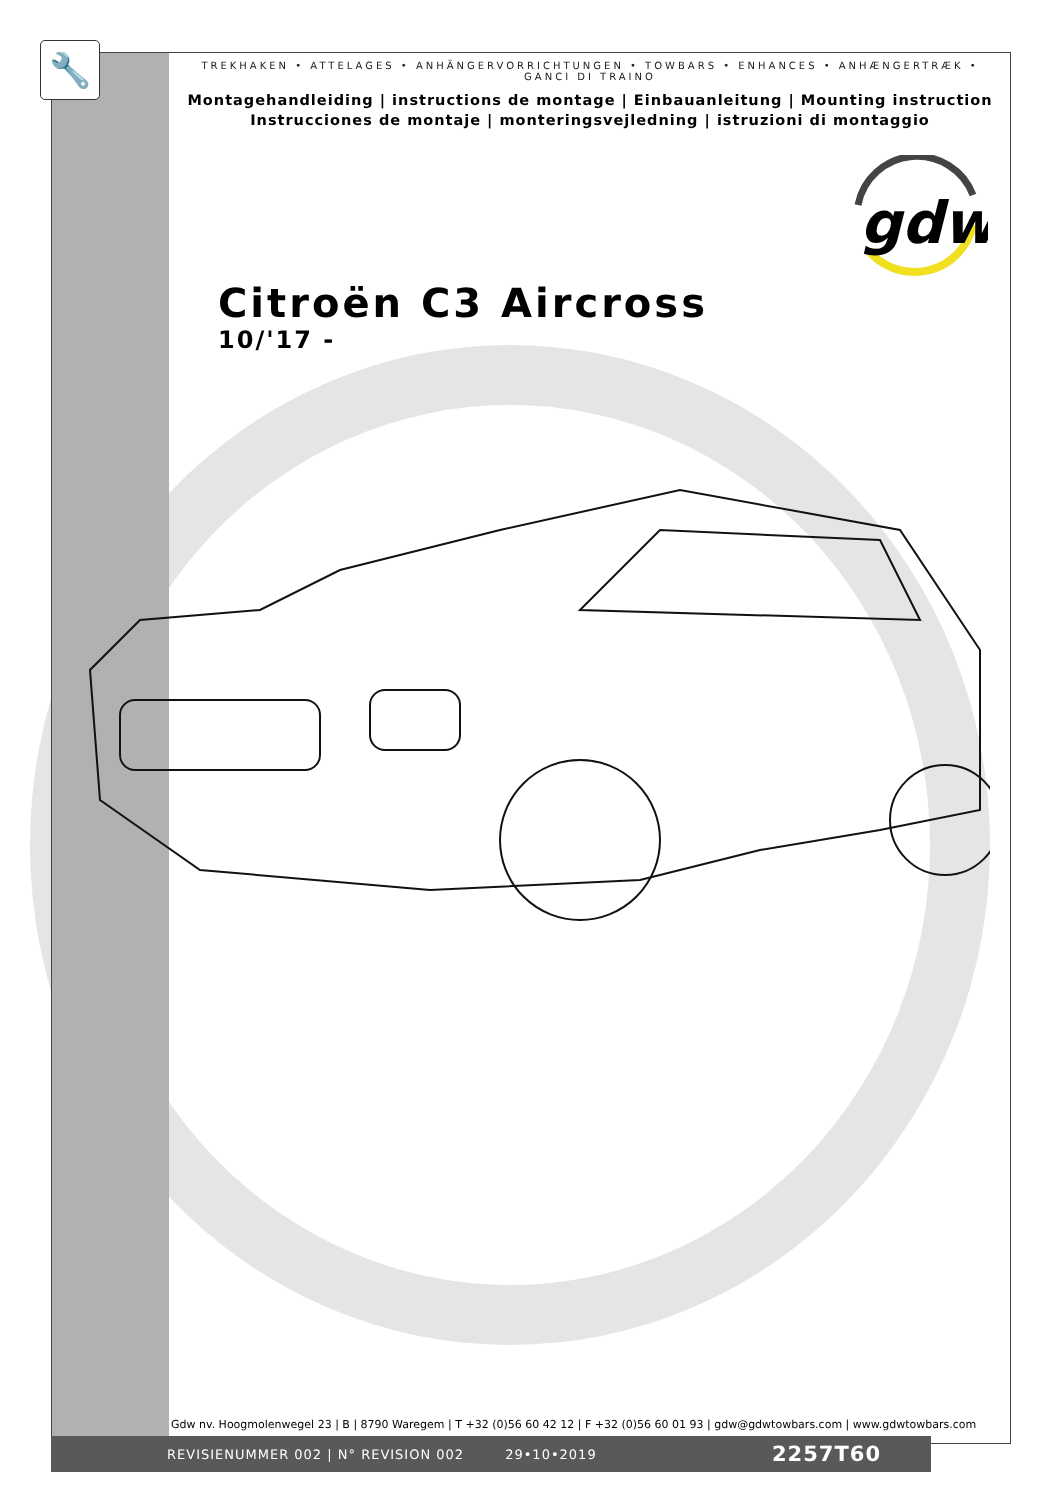🔧
TREKHAKEN • ATTELAGES • ANHÄNGERVORRICHTUNGEN • TOWBARS • ENHANCES • ANHÆNGERTRÆK • GANCI DI TRAINO
Montagehandleiding | instructions de montage | Einbauanleitung | Mounting instruction
Instrucciones de montaje | monteringsvejledning | istruzioni di montaggio
gdw
Citroën C3 Aircross
10/'17 -
Gdw nv. Hoogmolenwegel 23 | B | 8790 Waregem | T +32 (0)56 60 42 12 | F +32 (0)56 60 01 93 | gdw@gdwtowbars.com | www.gdwtowbars.com
REVISIENUMMER 002 | N° REVISION 002 29•10•2019 2257T60